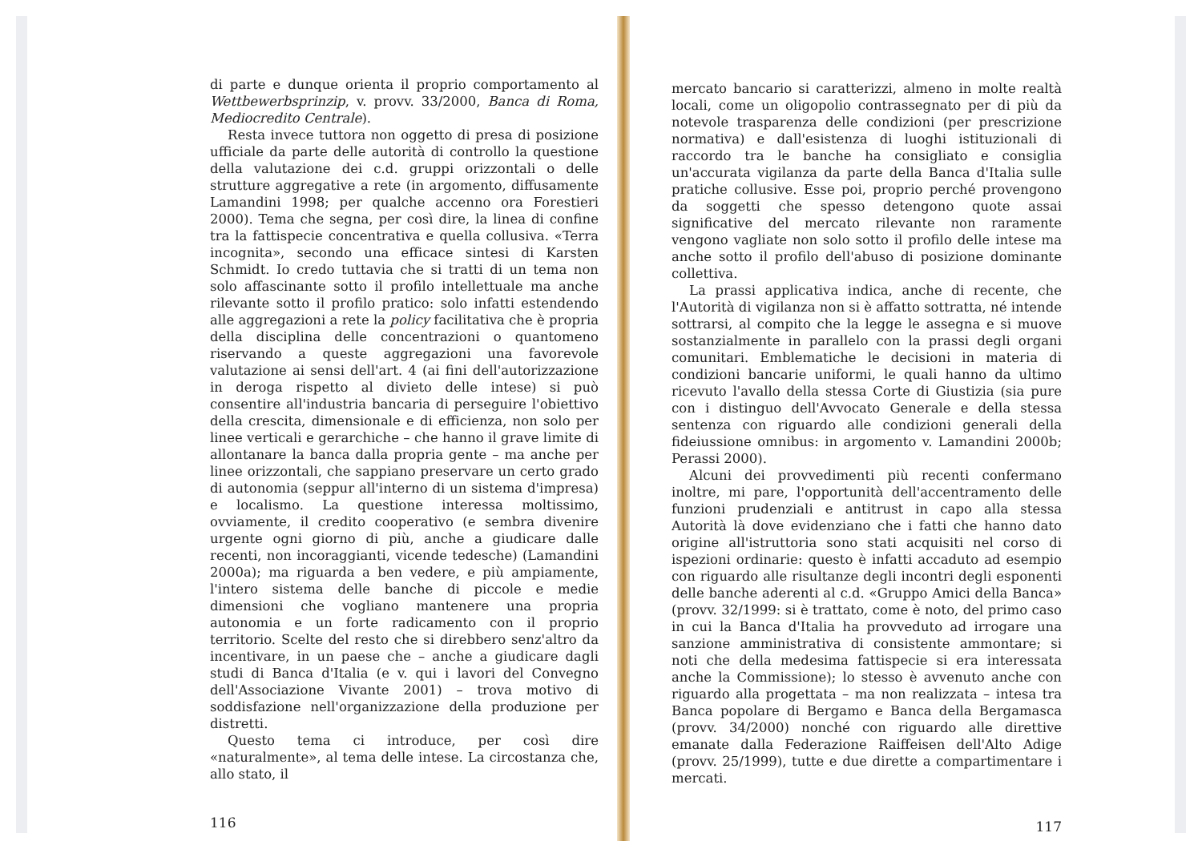di parte e dunque orienta il proprio comportamento al Wettbewerbsprinzip, v. provv. 33/2000, Banca di Roma, Mediocredito Centrale).
Resta invece tuttora non oggetto di presa di posizione ufficiale da parte delle autorità di controllo la questione della valutazione dei c.d. gruppi orizzontali o delle strutture aggregative a rete (in argomento, diffusamente Lamandini 1998; per qualche accenno ora Forestieri 2000). Tema che segna, per così dire, la linea di confine tra la fattispecie concentrativa e quella collusiva. «Terra incognita», secondo una efficace sintesi di Karsten Schmidt. Io credo tuttavia che si tratti di un tema non solo affascinante sotto il profilo intellettuale ma anche rilevante sotto il profilo pratico: solo infatti estendendo alle aggregazioni a rete la policy facilitativa che è propria della disciplina delle concentrazioni o quantomeno riservando a queste aggregazioni una favorevole valutazione ai sensi dell'art. 4 (ai fini dell'autorizzazione in deroga rispetto al divieto delle intese) si può consentire all'industria bancaria di perseguire l'obiettivo della crescita, dimensionale e di efficienza, non solo per linee verticali e gerarchiche – che hanno il grave limite di allontanare la banca dalla propria gente – ma anche per linee orizzontali, che sappiano preservare un certo grado di autonomia (seppur all'interno di un sistema d'impresa) e localismo. La questione interessa moltissimo, ovviamente, il credito cooperativo (e sembra divenire urgente ogni giorno di più, anche a giudicare dalle recenti, non incoraggianti, vicende tedesche) (Lamandini 2000a); ma riguarda a ben vedere, e più ampiamente, l'intero sistema delle banche di piccole e medie dimensioni che vogliano mantenere una propria autonomia e un forte radicamento con il proprio territorio. Scelte del resto che si direbbero senz'altro da incentivare, in un paese che – anche a giudicare dagli studi di Banca d'Italia (e v. qui i lavori del Convegno dell'Associazione Vivante 2001) – trova motivo di soddisfazione nell'organizzazione della produzione per distretti.
Questo tema ci introduce, per così dire «naturalmente», al tema delle intese. La circostanza che, allo stato, il
116
mercato bancario si caratterizzi, almeno in molte realtà locali, come un oligopolio contrassegnato per di più da notevole trasparenza delle condizioni (per prescrizione normativa) e dall'esistenza di luoghi istituzionali di raccordo tra le banche ha consigliato e consiglia un'accurata vigilanza da parte della Banca d'Italia sulle pratiche collusive. Esse poi, proprio perché provengono da soggetti che spesso detengono quote assai significative del mercato rilevante non raramente vengono vagliate non solo sotto il profilo delle intese ma anche sotto il profilo dell'abuso di posizione dominante collettiva.
La prassi applicativa indica, anche di recente, che l'Autorità di vigilanza non si è affatto sottratta, né intende sottrarsi, al compito che la legge le assegna e si muove sostanzialmente in parallelo con la prassi degli organi comunitari. Emblematiche le decisioni in materia di condizioni bancarie uniformi, le quali hanno da ultimo ricevuto l'avallo della stessa Corte di Giustizia (sia pure con i distinguo dell'Avvocato Generale e della stessa sentenza con riguardo alle condizioni generali della fideiussione omnibus: in argomento v. Lamandini 2000b; Perassi 2000).
Alcuni dei provvedimenti più recenti confermano inoltre, mi pare, l'opportunità dell'accentramento delle funzioni prudenziali e antitrust in capo alla stessa Autorità là dove evidenziano che i fatti che hanno dato origine all'istruttoria sono stati acquisiti nel corso di ispezioni ordinarie: questo è infatti accaduto ad esempio con riguardo alle risultanze degli incontri degli esponenti delle banche aderenti al c.d. «Gruppo Amici della Banca» (provv. 32/1999: si è trattato, come è noto, del primo caso in cui la Banca d'Italia ha provveduto ad irrogare una sanzione amministrativa di consistente ammontare; si noti che della medesima fattispecie si era interessata anche la Commissione); lo stesso è avvenuto anche con riguardo alla progettata – ma non realizzata – intesa tra Banca popolare di Bergamo e Banca della Bergamasca (provv. 34/2000) nonché con riguardo alle direttive emanate dalla Federazione Raiffeisen dell'Alto Adige (provv. 25/1999), tutte e due dirette a compartimentare i mercati.
117